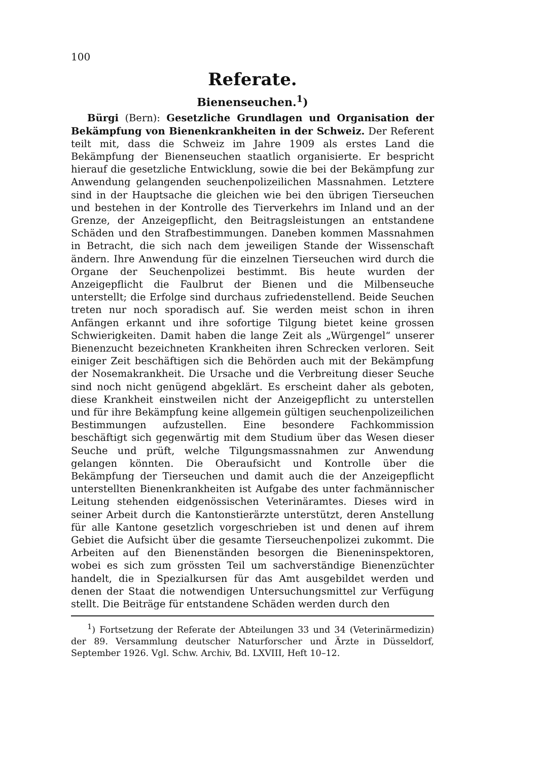100
Referate.
Bienenseuchen.<sup>1</sup>)
Bürgi (Bern): Gesetzliche Grundlagen und Organisation der Bekämpfung von Bienenkrankheiten in der Schweiz. Der Referent teilt mit, dass die Schweiz im Jahre 1909 als erstes Land die Bekämpfung der Bienenseuchen staatlich organisierte. Er bespricht hierauf die gesetzliche Entwicklung, sowie die bei der Bekämpfung zur Anwendung gelangenden seuchenpolizeilichen Massnahmen. Letztere sind in der Hauptsache die gleichen wie bei den übrigen Tierseuchen und bestehen in der Kontrolle des Tierverkehrs im Inland und an der Grenze, der Anzeigepflicht, den Beitragsleistungen an entstandene Schäden und den Strafbestimmungen. Daneben kommen Massnahmen in Betracht, die sich nach dem jeweiligen Stande der Wissenschaft ändern. Ihre Anwendung für die einzelnen Tierseuchen wird durch die Organe der Seuchenpolizei bestimmt. Bis heute wurden der Anzeigepflicht die Faulbrut der Bienen und die Milbenseuche unterstellt; die Erfolge sind durchaus zufriedenstellend. Beide Seuchen treten nur noch sporadisch auf. Sie werden meist schon in ihren Anfängen erkannt und ihre sofortige Tilgung bietet keine grossen Schwierigkeiten. Damit haben die lange Zeit als „Würgengel“ unserer Bienenzucht bezeichneten Krankheiten ihren Schrecken verloren. Seit einiger Zeit beschäftigen sich die Behörden auch mit der Bekämpfung der Nosemakrankheit. Die Ursache und die Verbreitung dieser Seuche sind noch nicht genügend abgeklärt. Es erscheint daher als geboten, diese Krankheit einstweilen nicht der Anzeigepflicht zu unterstellen und für ihre Bekämpfung keine allgemein gültigen seuchenpolizeilichen Bestimmungen aufzustellen. Eine besondere Fachkommission beschäftigt sich gegenwärtig mit dem Studium über das Wesen dieser Seuche und prüft, welche Tilgungsmassnahmen zur Anwendung gelangen könnten. Die Oberaufsicht und Kontrolle über die Bekämpfung der Tierseuchen und damit auch die der Anzeigepflicht unterstellten Bienenkrankheiten ist Aufgabe des unter fachmännischer Leitung stehenden eidgenössischen Veterinäramtes. Dieses wird in seiner Arbeit durch die Kantonstierärzte unterstützt, deren Anstellung für alle Kantone gesetzlich vorgeschrieben ist und denen auf ihrem Gebiet die Aufsicht über die gesamte Tierseuchenpolizei zukommt. Die Arbeiten auf den Bienenständen besorgen die Bieneninspektoren, wobei es sich zum grössten Teil um sachverständige Bienenzüchter handelt, die in Spezialkursen für das Amt ausgebildet werden und denen der Staat die notwendigen Untersuchungsmittel zur Verfügung stellt. Die Beiträge für entstandene Schäden werden durch den
<sup>1</sup>) Fortsetzung der Referate der Abteilungen 33 und 34 (Veterinärmedizin) der 89. Versammlung deutscher Naturforscher und Ärzte in Düsseldorf, September 1926. Vgl. Schw. Archiv, Bd. LXVIII, Heft 10–12.